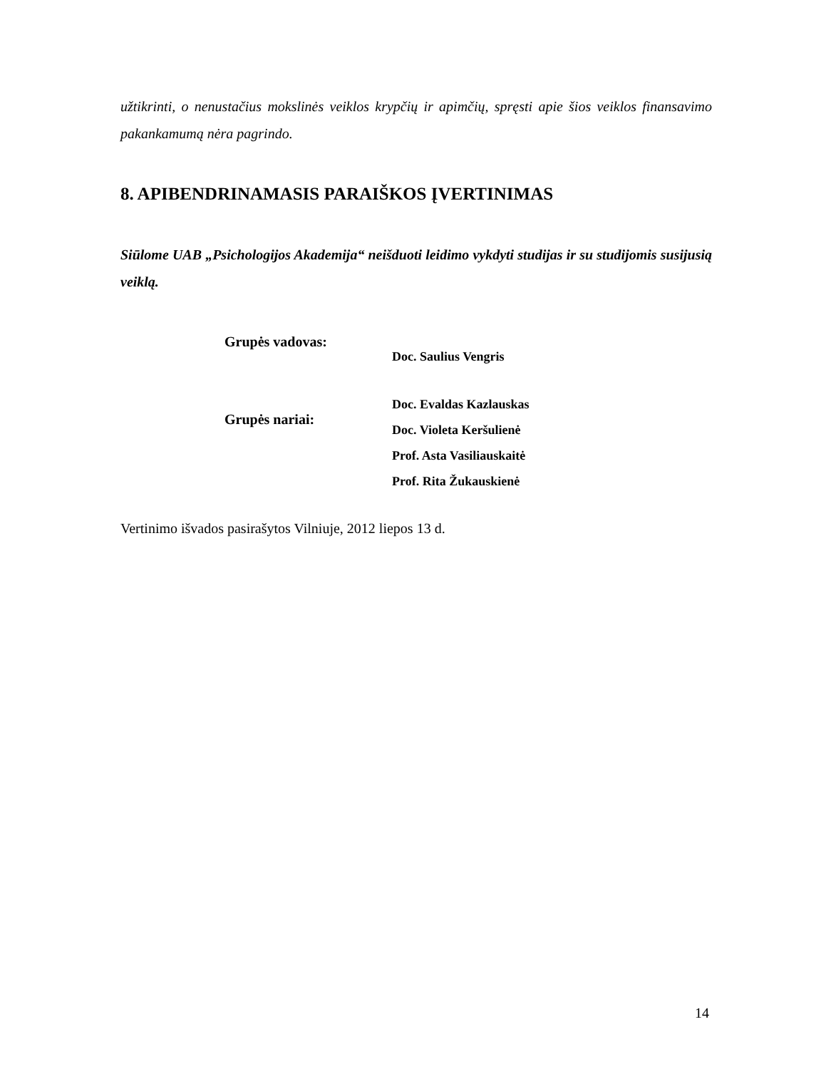užtikrinti, o nenustačius mokslinės veiklos krypčių ir apimčių, spręsti apie šios veiklos finansavimo pakankamumą nėra pagrindo.
8. APIBENDRINAMASIS PARAIŠKOS ĮVERTINIMAS
Siūlome UAB „Psichologijos Akademija“ neišduoti leidimo vykdyti studijas ir su studijomis susijusią veiklą.
Grupės vadovas:
Doc. Saulius Vengris
Grupės nariai:
Doc. Evaldas Kazlauskas
Doc. Violeta Keršulienė
Prof. Asta Vasiliauskaitė
Prof. Rita Žukauskienė
Vertinimo išvados pasirašytos Vilniuje, 2012 liepos 13 d.
14